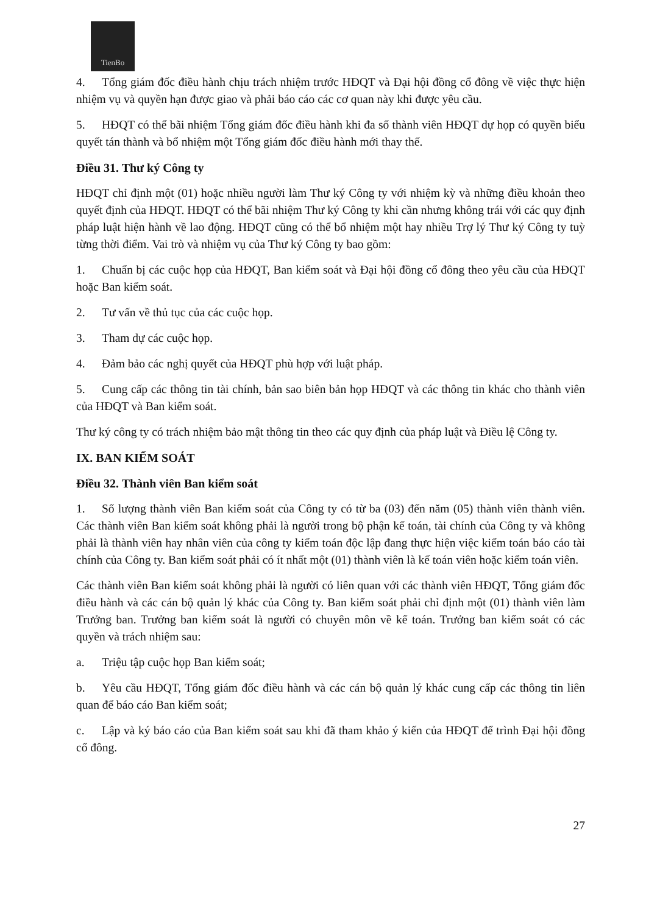TienBo
4. Tổng giám đốc điều hành chịu trách nhiệm trước HĐQT và Đại hội đồng cổ đông về việc thực hiện nhiệm vụ và quyền hạn được giao và phải báo cáo các cơ quan này khi được yêu cầu.
5. HĐQT có thể bãi nhiệm Tổng giám đốc điều hành khi đa số thành viên HĐQT dự họp có quyền biểu quyết tán thành và bổ nhiệm một Tổng giám đốc điều hành mới thay thế.
Điều 31. Thư ký Công ty
HĐQT chỉ định một (01) hoặc nhiều người làm Thư ký Công ty với nhiệm kỳ và những điều khoản theo quyết định của HĐQT. HĐQT có thể bãi nhiệm Thư ký Công ty khi cần nhưng không trái với các quy định pháp luật hiện hành về lao động. HĐQT cũng có thể bổ nhiệm một hay nhiều Trợ lý Thư ký Công ty tuỳ từng thời điểm. Vai trò và nhiệm vụ của Thư ký Công ty bao gồm:
1. Chuẩn bị các cuộc họp của HĐQT, Ban kiểm soát và Đại hội đồng cổ đông theo yêu cầu của HĐQT hoặc Ban kiểm soát.
2. Tư vấn về thủ tục của các cuộc họp.
3. Tham dự các cuộc họp.
4. Đảm bảo các nghị quyết của HĐQT phù hợp với luật pháp.
5. Cung cấp các thông tin tài chính, bản sao biên bản họp HĐQT và các thông tin khác cho thành viên của HĐQT và Ban kiểm soát.
Thư ký công ty có trách nhiệm bảo mật thông tin theo các quy định của pháp luật và Điều lệ Công ty.
IX. BAN KIỂM SOÁT
Điều 32. Thành viên Ban kiểm soát
1. Số lượng thành viên Ban kiểm soát của Công ty có từ ba (03) đến năm (05) thành viên thành viên. Các thành viên Ban kiểm soát không phải là người trong bộ phận kế toán, tài chính của Công ty và không phải là thành viên hay nhân viên của công ty kiểm toán độc lập đang thực hiện việc kiểm toán báo cáo tài chính của Công ty. Ban kiểm soát phải có ít nhất một (01) thành viên là kế toán viên hoặc kiểm toán viên.
Các thành viên Ban kiểm soát không phải là người có liên quan với các thành viên HĐQT, Tổng giám đốc điều hành và các cán bộ quản lý khác của Công ty. Ban kiểm soát phải chỉ định một (01) thành viên làm Trưởng ban. Trưởng ban kiểm soát là người có chuyên môn về kế toán. Trưởng ban kiểm soát có các quyền và trách nhiệm sau:
a. Triệu tập cuộc họp Ban kiểm soát;
b. Yêu cầu HĐQT, Tổng giám đốc điều hành và các cán bộ quản lý khác cung cấp các thông tin liên quan để báo cáo Ban kiểm soát;
c. Lập và ký báo cáo của Ban kiểm soát sau khi đã tham khảo ý kiến của HĐQT để trình Đại hội đồng cổ đông.
27